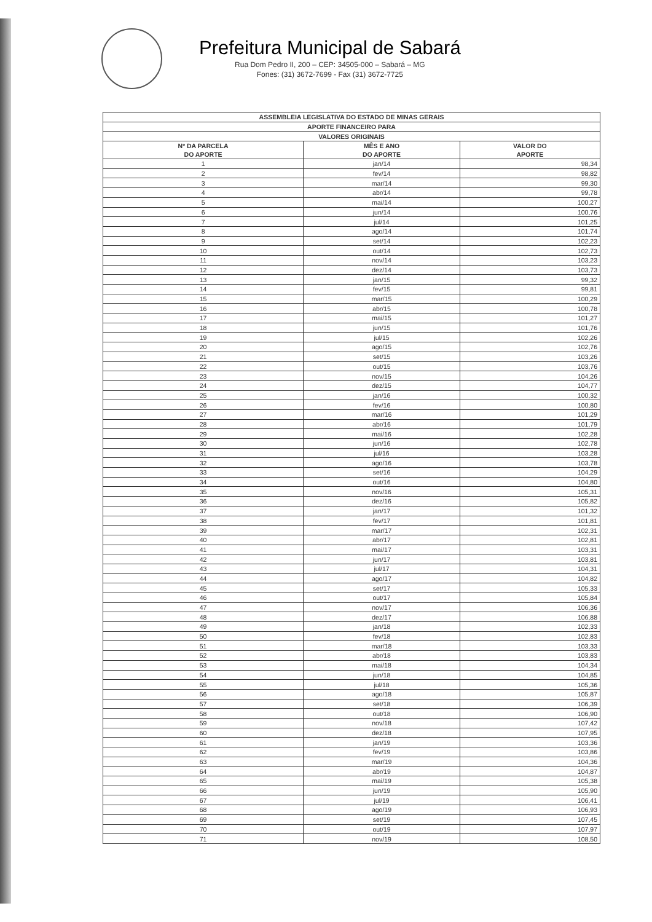Prefeitura Municipal de Sabará
Rua Dom Pedro II, 200 – CEP: 34505-000 – Sabará – MG
Fones: (31) 3672-7699 - Fax (31) 3672-7725
| ASSEMBLEIA LEGISLATIVA DO ESTADO DE MINAS GERAIS | | |
| --- | --- | --- |
| APORTE FINANCEIRO PARA | | |
| VALORES ORIGINAIS | | |
| Nº DA PARCELA DO APORTE | MÊS E ANO DO APORTE | VALOR DO APORTE |
| 1 | jan/14 | 98,34 |
| 2 | fev/14 | 98,82 |
| 3 | mar/14 | 99,30 |
| 4 | abr/14 | 99,78 |
| 5 | mai/14 | 100,27 |
| 6 | jun/14 | 100,76 |
| 7 | jul/14 | 101,25 |
| 8 | ago/14 | 101,74 |
| 9 | set/14 | 102,23 |
| 10 | out/14 | 102,73 |
| 11 | nov/14 | 103,23 |
| 12 | dez/14 | 103,73 |
| 13 | jan/15 | 99,32 |
| 14 | fev/15 | 99,81 |
| 15 | mar/15 | 100,29 |
| 16 | abr/15 | 100,78 |
| 17 | mai/15 | 101,27 |
| 18 | jun/15 | 101,76 |
| 19 | jul/15 | 102,26 |
| 20 | ago/15 | 102,76 |
| 21 | set/15 | 103,26 |
| 22 | out/15 | 103,76 |
| 23 | nov/15 | 104,26 |
| 24 | dez/15 | 104,77 |
| 25 | jan/16 | 100,32 |
| 26 | fev/16 | 100,80 |
| 27 | mar/16 | 101,29 |
| 28 | abr/16 | 101,79 |
| 29 | mai/16 | 102,28 |
| 30 | jun/16 | 102,78 |
| 31 | jul/16 | 103,28 |
| 32 | ago/16 | 103,78 |
| 33 | set/16 | 104,29 |
| 34 | out/16 | 104,80 |
| 35 | nov/16 | 105,31 |
| 36 | dez/16 | 105,82 |
| 37 | jan/17 | 101,32 |
| 38 | fev/17 | 101,81 |
| 39 | mar/17 | 102,31 |
| 40 | abr/17 | 102,81 |
| 41 | mai/17 | 103,31 |
| 42 | jun/17 | 103,81 |
| 43 | jul/17 | 104,31 |
| 44 | ago/17 | 104,82 |
| 45 | set/17 | 105,33 |
| 46 | out/17 | 105,84 |
| 47 | nov/17 | 106,36 |
| 48 | dez/17 | 106,88 |
| 49 | jan/18 | 102,33 |
| 50 | fev/18 | 102,83 |
| 51 | mar/18 | 103,33 |
| 52 | abr/18 | 103,83 |
| 53 | mai/18 | 104,34 |
| 54 | jun/18 | 104,85 |
| 55 | jul/18 | 105,36 |
| 56 | ago/18 | 105,87 |
| 57 | set/18 | 106,39 |
| 58 | out/18 | 106,90 |
| 59 | nov/18 | 107,42 |
| 60 | dez/18 | 107,95 |
| 61 | jan/19 | 103,36 |
| 62 | fev/19 | 103,86 |
| 63 | mar/19 | 104,36 |
| 64 | abr/19 | 104,87 |
| 65 | mai/19 | 105,38 |
| 66 | jun/19 | 105,90 |
| 67 | jul/19 | 106,41 |
| 68 | ago/19 | 106,93 |
| 69 | set/19 | 107,45 |
| 70 | out/19 | 107,97 |
| 71 | nov/19 | 108,50 |